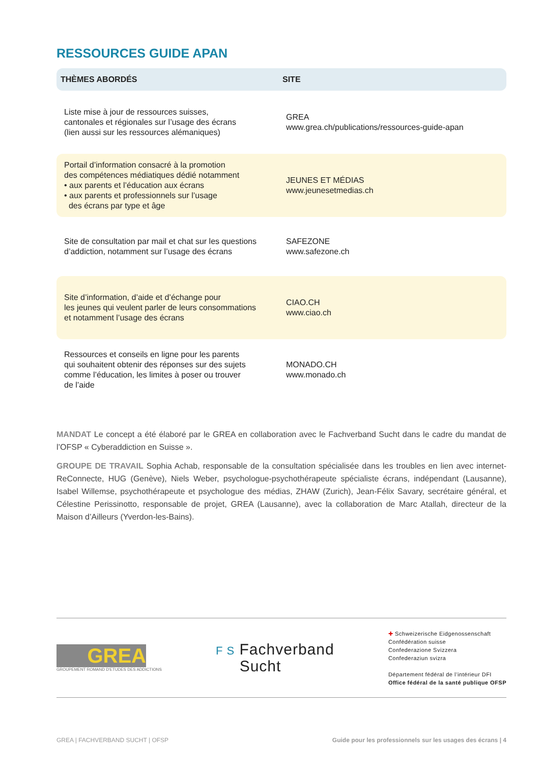RESSOURCES GUIDE APAN
| THÈMES ABORDÉS | SITE |
| --- | --- |
| Liste mise à jour de ressources suisses, cantonales et régionales sur l’usage des écrans (lien aussi sur les ressources alémaniques) | GREA www.grea.ch/publications/ressources-guide-apan |
| Portail d’information consacré à la promotion des compétences médiatiques dédié notamment • aux parents et l’éducation aux écrans • aux parents et professionnels sur l’usage des écrans par type et âge | JEUNES ET MÉDIAS www.jeunesetmedias.ch |
| Site de consultation par mail et chat sur les questions d’addiction, notamment sur l’usage des écrans | SAFEZONE www.safezone.ch |
| Site d’information, d’aide et d’échange pour les jeunes qui veulent parler de leurs consommations et notamment l’usage des écrans | CIAO.CH www.ciao.ch |
| Ressources et conseils en ligne pour les parents qui souhaitent obtenir des réponses sur des sujets comme l’éducation, les limites à poser ou trouver de l’aide | MONADO.CH www.monado.ch |
MANDAT Le concept a été élaboré par le GREA en collaboration avec le Fachverband Sucht dans le cadre du mandat de l’OFSP « Cyberaddiction en Suisse ».
GROUPE DE TRAVAIL Sophia Achab, responsable de la consultation spécialisée dans les troubles en lien avec internet-ReConnecte, HUG (Genève), Niels Weber, psychologue-psychothérapeute spécialiste écrans, indépendant (Lausanne), Isabel Willemse, psychothérapeute et psychologue des médias, ZHAW (Zurich), Jean-Félix Savary, secrétaire général, et Célestine Perissinotto, responsable de projet, GREA (Lausanne), avec la collaboration de Marc Atallah, directeur de la Maison d’Ailleurs (Yverdon-les-Bains).
GREA
GROUPEMENT ROMAND D'ETUDES DES ADDICTIONS
F S Fachverband
Sucht
✚ Schweizerische Eidgenossenschaft
Confédération suisse
Confederazione Svizzera
Confederaziun svizra
Département fédéral de l’intérieur DFI
Office fédéral de la santé publique OFSP
GREA | FACHVERBAND SUCHT | OFSP Guide pour les professionnels sur les usages des écrans | 4